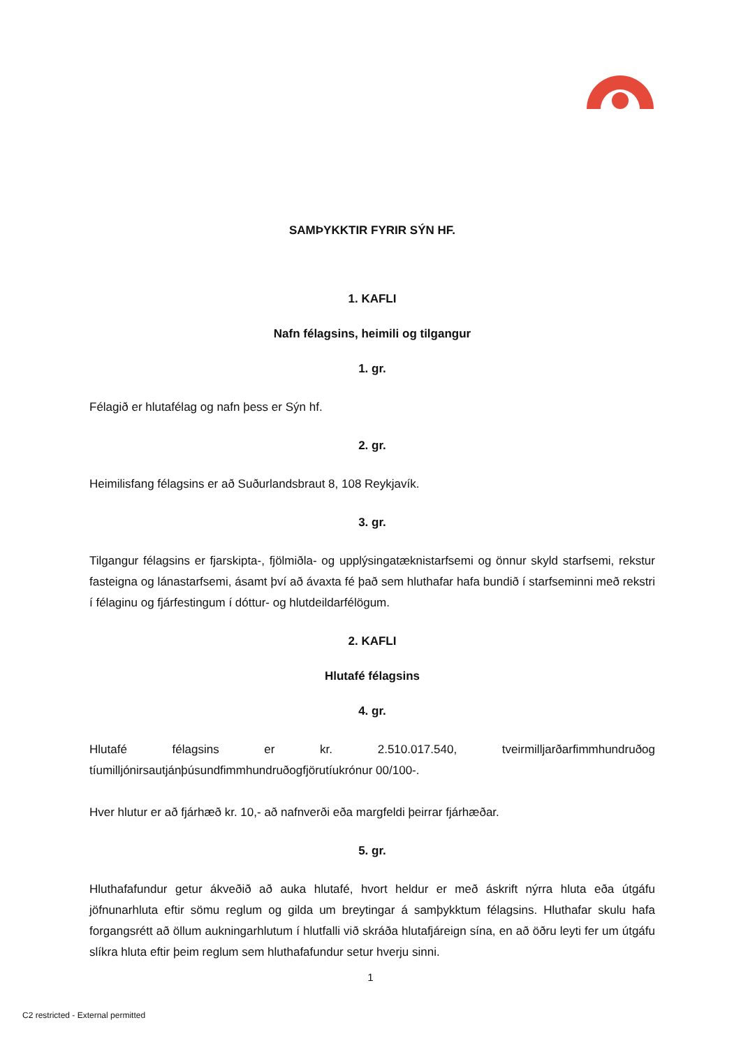SAMÞYKKTIR FYRIR SÝN HF.
1. KAFLI
Nafn félagsins, heimili og tilgangur
1. gr.
Félagið er hlutafélag og nafn þess er Sýn hf.
2. gr.
Heimilisfang félagsins er að Suðurlandsbraut 8, 108 Reykjavík.
3. gr.
Tilgangur félagsins er fjarskipta-, fjölmiðla- og upplýsingatæknistarfsemi og önnur skyld starfsemi, rekstur fasteigna og lánastarfsemi, ásamt því að ávaxta fé það sem hluthafar hafa bundið í starfseminni með rekstri í félaginu og fjárfestingum í dóttur- og hlutdeildarfélögum.
2. KAFLI
Hlutafé félagsins
4. gr.
Hlutafé félagsins er kr. 2.510.017.540, tveirmilljarðarfimmhundruðog tíumilljónirsautjánþúsundfimmhundruðogfjörutíukrónur 00/100-.
Hver hlutur er að fjárhæð kr. 10,- að nafnverði eða margfeldi þeirrar fjárhæðar.
5. gr.
Hluthafafundur getur ákveðið að auka hlutafé, hvort heldur er með áskrift nýrra hluta eða útgáfu jöfnunarhluta eftir sömu reglum og gilda um breytingar á samþykktum félagsins. Hluthafar skulu hafa forgangsrétt að öllum aukningarhlutum í hlutfalli við skráða hlutafjáreign sína, en að öðru leyti fer um útgáfu slíkra hluta eftir þeim reglum sem hluthafafundur setur hverju sinni.
1
C2 restricted - External permitted